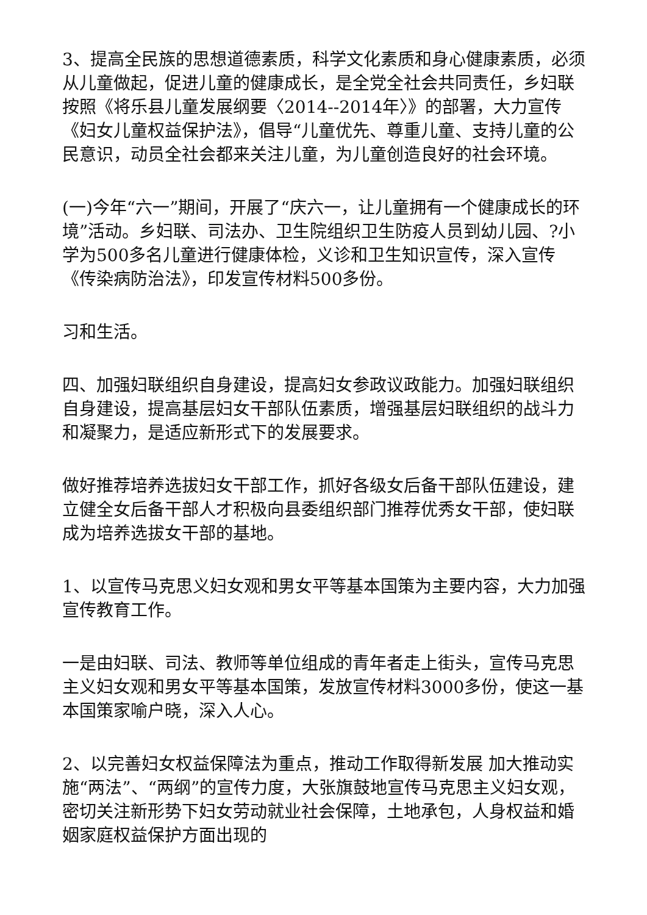3、提高全民族的思想道德素质，科学文化素质和身心健康素质，必须从儿童做起，促进儿童的健康成长，是全党全社会共同责任，乡妇联按照《将乐县儿童发展纲要〈2014--2014年〉》的部署，大力宣传《妇女儿童权益保护法》，倡导“儿童优先、尊重儿童、支持儿童的公民意识，动员全社会都来关注儿童，为儿童创造良好的社会环境。
(一)今年“六一”期间，开展了“庆六一，让儿童拥有一个健康成长的环境”活动。乡妇联、司法办、卫生院组织卫生防疫人员到幼儿园、?小学为500多名儿童进行健康体检，义诊和卫生知识宣传，深入宣传《传染病防治法》，印发宣传材料500多份。
习和生活。
四、加强妇联组织自身建设，提高妇女参政议政能力。加强妇联组织自身建设，提高基层妇女干部队伍素质，增强基层妇联组织的战斗力和凝聚力，是适应新形式下的发展要求。
做好推荐培养选拔妇女干部工作，抓好各级女后备干部队伍建设，建立健全女后备干部人才积极向县委组织部门推荐优秀女干部，使妇联成为培养选拔女干部的基地。
1、以宣传马克思义妇女观和男女平等基本国策为主要内容，大力加强宣传教育工作。
一是由妇联、司法、教师等单位组成的青年者走上街头，宣传马克思主义妇女观和男女平等基本国策，发放宣传材料3000多份，使这一基本国策家喻户晓，深入人心。
2、以完善妇女权益保障法为重点，推动工作取得新发展 加大推动实施“两法”、“两纲”的宣传力度，大张旗鼓地宣传马克思主义妇女观，密切关注新形势下妇女劳动就业社会保障，土地承包，人身权益和婚姻家庭权益保护方面出现的